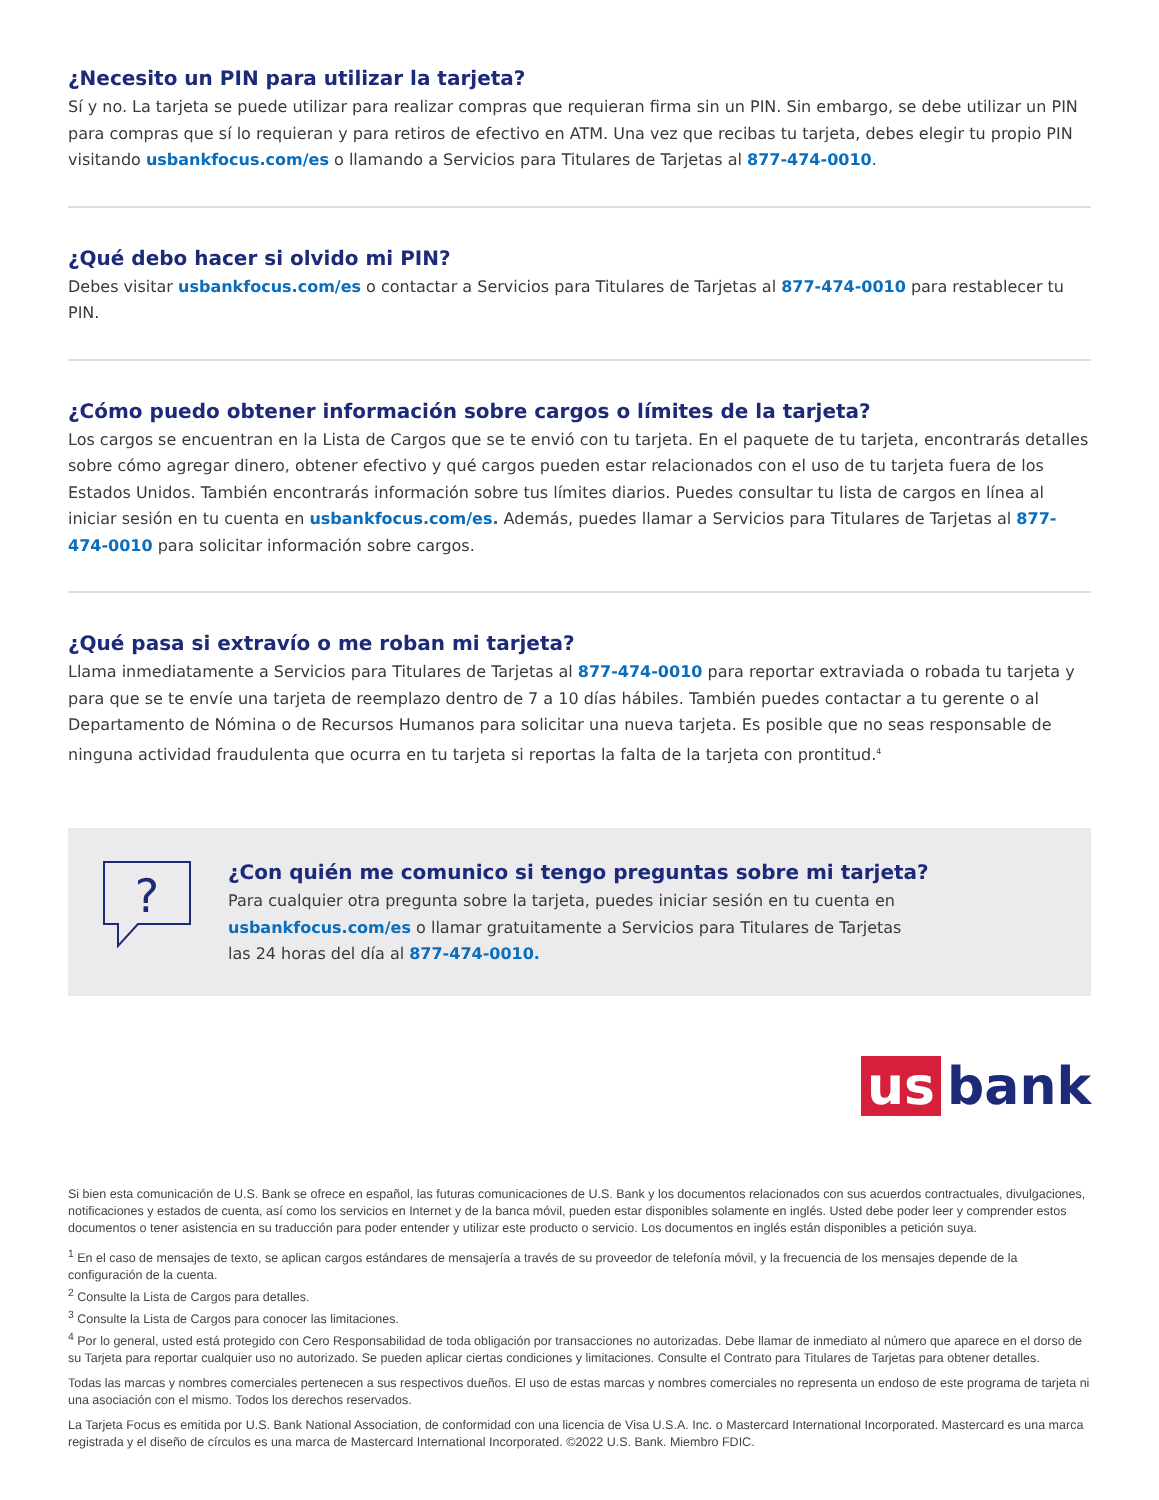¿Necesito un PIN para utilizar la tarjeta?
Sí y no. La tarjeta se puede utilizar para realizar compras que requieran firma sin un PIN. Sin embargo, se debe utilizar un PIN para compras que sí lo requieran y para retiros de efectivo en ATM. Una vez que recibas tu tarjeta, debes elegir tu propio PIN visitando usbankfocus.com/es o llamando a Servicios para Titulares de Tarjetas al 877-474-0010.
¿Qué debo hacer si olvido mi PIN?
Debes visitar usbankfocus.com/es o contactar a Servicios para Titulares de Tarjetas al 877-474-0010 para restablecer tu PIN.
¿Cómo puedo obtener información sobre cargos o límites de la tarjeta?
Los cargos se encuentran en la Lista de Cargos que se te envió con tu tarjeta. En el paquete de tu tarjeta, encontrarás detalles sobre cómo agregar dinero, obtener efectivo y qué cargos pueden estar relacionados con el uso de tu tarjeta fuera de los Estados Unidos. También encontrarás información sobre tus límites diarios. Puedes consultar tu lista de cargos en línea al iniciar sesión en tu cuenta en usbankfocus.com/es. Además, puedes llamar a Servicios para Titulares de Tarjetas al 877-474-0010 para solicitar información sobre cargos.
¿Qué pasa si extravío o me roban mi tarjeta?
Llama inmediatamente a Servicios para Titulares de Tarjetas al 877-474-0010 para reportar extraviada o robada tu tarjeta y para que se te envíe una tarjeta de reemplazo dentro de 7 a 10 días hábiles. También puedes contactar a tu gerente o al Departamento de Nómina o de Recursos Humanos para solicitar una nueva tarjeta. Es posible que no seas responsable de ninguna actividad fraudulenta que ocurra en tu tarjeta si reportas la falta de la tarjeta con prontitud.<sup>4</sup>
?
¿Con quién me comunico si tengo preguntas sobre mi tarjeta?
Para cualquier otra pregunta sobre la tarjeta, puedes iniciar sesión en tu cuenta en
usbankfocus.com/es o llamar gratuitamente a Servicios para Titulares de Tarjetas
las 24 horas del día al 877-474-0010.
us bank
Si bien esta comunicación de U.S. Bank se ofrece en español, las futuras comunicaciones de U.S. Bank y los documentos relacionados con sus acuerdos contractuales, divulgaciones, notificaciones y estados de cuenta, así como los servicios en Internet y de la banca móvil, pueden estar disponibles solamente en inglés. Usted debe poder leer y comprender estos documentos o tener asistencia en su traducción para poder entender y utilizar este producto o servicio. Los documentos en inglés están disponibles a petición suya.
<sup>1</sup> En el caso de mensajes de texto, se aplican cargos estándares de mensajería a través de su proveedor de telefonía móvil, y la frecuencia de los mensajes depende de la configuración de la cuenta.
<sup>2</sup> Consulte la Lista de Cargos para detalles.
<sup>3</sup> Consulte la Lista de Cargos para conocer las limitaciones.
<sup>4</sup> Por lo general, usted está protegido con Cero Responsabilidad de toda obligación por transacciones no autorizadas. Debe llamar de inmediato al número que aparece en el dorso de su Tarjeta para reportar cualquier uso no autorizado. Se pueden aplicar ciertas condiciones y limitaciones. Consulte el Contrato para Titulares de Tarjetas para obtener detalles.
Todas las marcas y nombres comerciales pertenecen a sus respectivos dueños. El uso de estas marcas y nombres comerciales no representa un endoso de este programa de tarjeta ni una asociación con el mismo. Todos los derechos reservados.
La Tarjeta Focus es emitida por U.S. Bank National Association, de conformidad con una licencia de Visa U.S.A. Inc. o Mastercard International Incorporated. Mastercard es una marca registrada y el diseño de círculos es una marca de Mastercard International Incorporated. ©2022 U.S. Bank. Miembro FDIC.